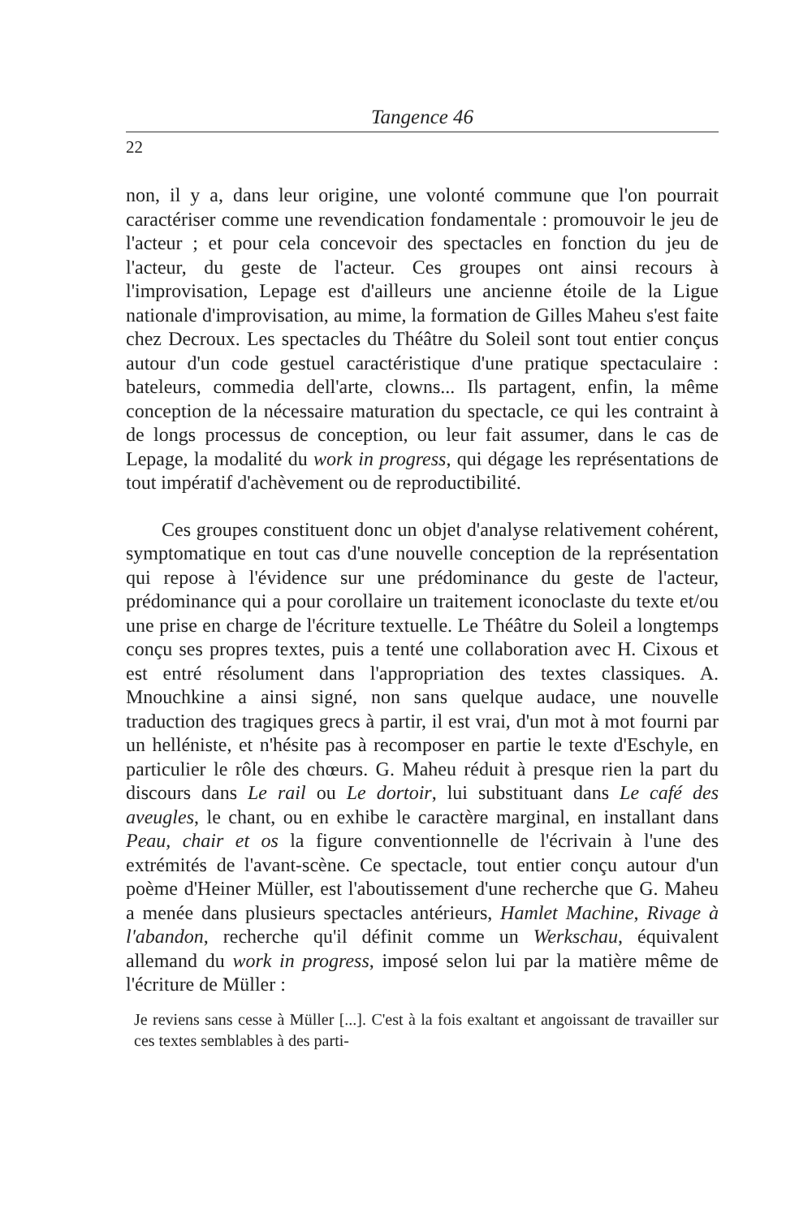Tangence 46
22
non, il y a, dans leur origine, une volonté commune que l'on pourrait caractériser comme une revendication fondamentale : promouvoir le jeu de l'acteur ; et pour cela concevoir des spectacles en fonction du jeu de l'acteur, du geste de l'acteur. Ces groupes ont ainsi recours à l'improvisation, Lepage est d'ailleurs une ancienne étoile de la Ligue nationale d'improvisation, au mime, la formation de Gilles Maheu s'est faite chez Decroux. Les spectacles du Théâtre du Soleil sont tout entier conçus autour d'un code gestuel caractéristique d'une pratique spectaculaire : bateleurs, commedia dell'arte, clowns... Ils partagent, enfin, la même conception de la nécessaire maturation du spectacle, ce qui les contraint à de longs processus de conception, ou leur fait assumer, dans le cas de Lepage, la modalité du work in progress, qui dégage les représentations de tout impératif d'achèvement ou de reproductibilité.
Ces groupes constituent donc un objet d'analyse relativement cohérent, symptomatique en tout cas d'une nouvelle conception de la représentation qui repose à l'évidence sur une prédominance du geste de l'acteur, prédominance qui a pour corollaire un traitement iconoclaste du texte et/ou une prise en charge de l'écriture textuelle. Le Théâtre du Soleil a longtemps conçu ses propres textes, puis a tenté une collaboration avec H. Cixous et est entré résolument dans l'appropriation des textes classiques. A. Mnouchkine a ainsi signé, non sans quelque audace, une nouvelle traduction des tragiques grecs à partir, il est vrai, d'un mot à mot fourni par un helléniste, et n'hésite pas à recomposer en partie le texte d'Eschyle, en particulier le rôle des chœurs. G. Maheu réduit à presque rien la part du discours dans Le rail ou Le dortoir, lui substituant dans Le café des aveugles, le chant, ou en exhibe le caractère marginal, en installant dans Peau, chair et os la figure conventionnelle de l'écrivain à l'une des extrémités de l'avant-scène. Ce spectacle, tout entier conçu autour d'un poème d'Heiner Müller, est l'aboutissement d'une recherche que G. Maheu a menée dans plusieurs spectacles antérieurs, Hamlet Machine, Rivage à l'abandon, recherche qu'il définit comme un Werkschau, équivalent allemand du work in progress, imposé selon lui par la matière même de l'écriture de Müller :
Je reviens sans cesse à Müller [...]. C'est à la fois exaltant et angoissant de travailler sur ces textes semblables à des parti-